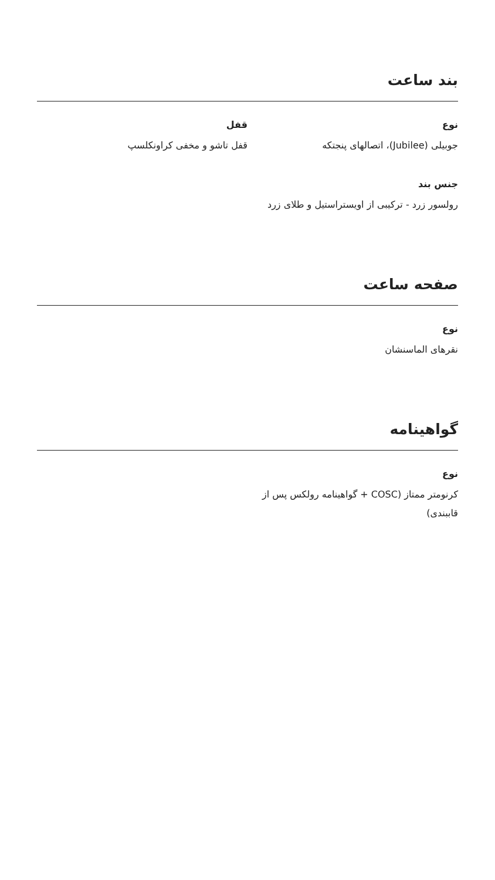بند ساعت
نوع
جوبیلی (Jubilee)، اتصالهای پنجتکه
قفل
قفل تاشو و مخفی کراونکلسپ
جنس بند
رولسور زرد - ترکیبی از اویستراستیل و طلای زرد
صفحه ساعت
نوع
نقرهای الماسنشان
گواهینامه
نوع
کرنومتر ممتاز (COSC + گواهینامه رولکس پس از قاببندی)